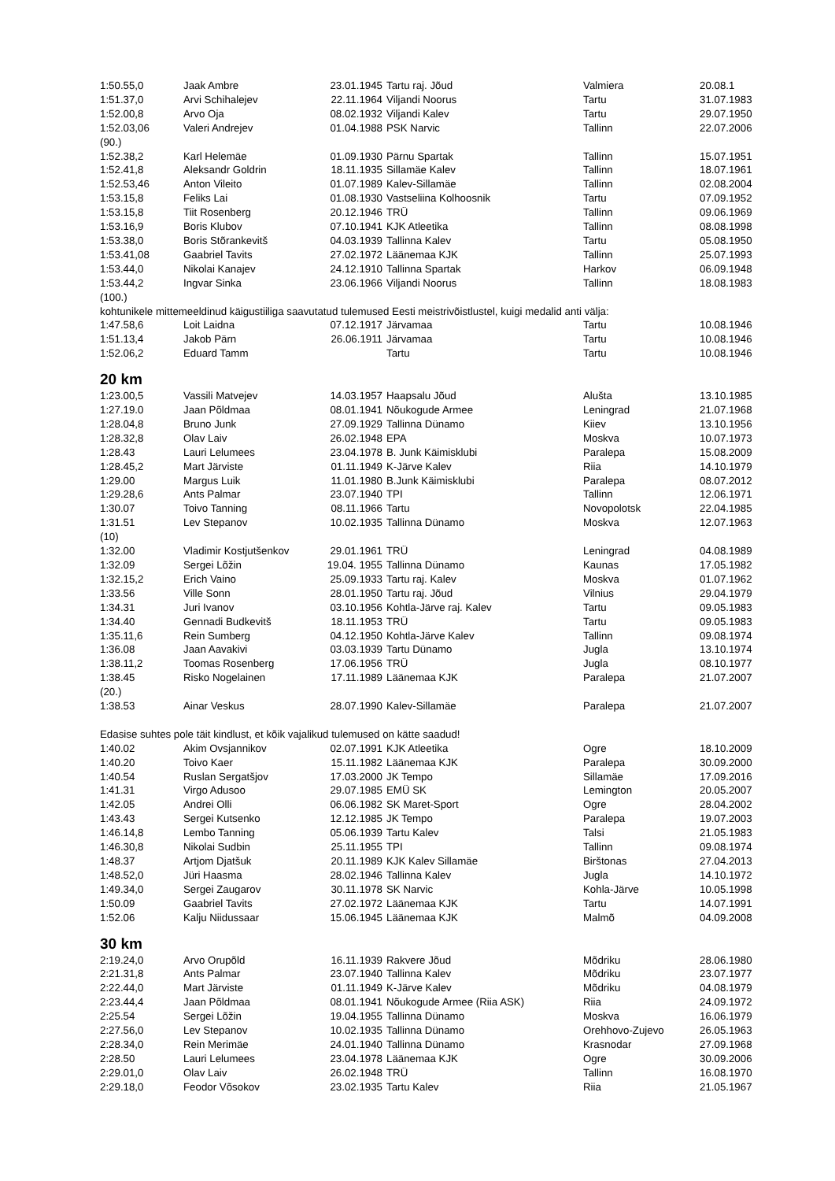| 1:50.55,0 | Jaak Ambre | 23.01.1945 | Tartu raj. Jõud | Valmiera | 20.08.1 |
| 1:51.37,0 | Arvi Schihalejev | 22.11.1964 | Viljandi Noorus | Tartu | 31.07.1983 |
| 1:52.00,8 | Arvo Oja | 08.02.1932 | Viljandi Kalev | Tartu | 29.07.1950 |
| 1:52.03,06 | Valeri Andrejev | 01.04.1988 | PSK Narvic | Tallinn | 22.07.2006 |
| (90.) | | | | | |
| 1:52.38,2 | Karl Helemäe | 01.09.1930 | Pärnu Spartak | Tallinn | 15.07.1951 |
| 1:52.41,8 | Aleksandr Goldrin | 18.11.1935 | Sillamäe Kalev | Tallinn | 18.07.1961 |
| 1:52.53,46 | Anton Vileito | 01.07.1989 | Kalev-Sillamäe | Tallinn | 02.08.2004 |
| 1:53.15,8 | Feliks Lai | 01.08.1930 | Vastseliina Kolhoosnik | Tartu | 07.09.1952 |
| 1:53.15,8 | Tiit Rosenberg | 20.12.1946 | TRÜ | Tallinn | 09.06.1969 |
| 1:53.16,9 | Boris Klubov | 07.10.1941 | KJK Atleetika | Tallinn | 08.08.1998 |
| 1:53.38,0 | Boris Stõrankevitš | 04.03.1939 | Tallinna Kalev | Tartu | 05.08.1950 |
| 1:53.41,08 | Gaabriel Tavits | 27.02.1972 | Läänemaa KJK | Tallinn | 25.07.1993 |
| 1:53.44,0 | Nikolai Kanajev | 24.12.1910 | Tallinna Spartak | Harkov | 06.09.1948 |
| 1:53.44,2 | Ingvar Sinka | 23.06.1966 | Viljandi Noorus | Tallinn | 18.08.1983 |
| (100.) | | | | | |
| kohtunikele mittemeeldinud käigustiiliga saavutatud tulemused Eesti meistrivõistlustel, kuigi medalid anti välja: | | | | | |
| 1:47.58,6 | Loit Laidna | 07.12.1917 | Järvamaa | Tartu | 10.08.1946 |
| 1:51.13,4 | Jakob Pärn | 26.06.1911 | Järvamaa | Tartu | 10.08.1946 |
| 1:52.06,2 | Eduard Tamm | | Tartu | Tartu | 10.08.1946 |
20 km
| 1:23.00,5 | Vassili Matvejev | 14.03.1957 | Haapsalu Jõud | Alušta | 13.10.1985 |
| 1:27.19.0 | Jaan Põldmaa | 08.01.1941 | Nõukogude Armee | Leningrad | 21.07.1968 |
| 1:28.04,8 | Bruno Junk | 27.09.1929 | Tallinna Dünamo | Kiiev | 13.10.1956 |
| 1:28.32,8 | Olav Laiv | 26.02.1948 | EPA | Moskva | 10.07.1973 |
| 1:28.43 | Lauri Lelumees | 23.04.1978 | B. Junk Käimisklubi | Paralepa | 15.08.2009 |
| 1:28.45,2 | Mart Järviste | 01.11.1949 | K-Järve Kalev | Riia | 14.10.1979 |
| 1:29.00 | Margus Luik | 11.01.1980 | B.Junk Käimisklubi | Paralepa | 08.07.2012 |
| 1:29.28,6 | Ants Palmar | 23.07.1940 | TPI | Tallinn | 12.06.1971 |
| 1:30.07 | Toivo Tanning | 08.11.1966 | Tartu | Novopolotsk | 22.04.1985 |
| 1:31.51 | Lev Stepanov | 10.02.1935 | Tallinna Dünamo | Moskva | 12.07.1963 |
| (10) | | | | | |
| 1:32.00 | Vladimir Kostjutšenkov | 29.01.1961 | TRÜ | Leningrad | 04.08.1989 |
| 1:32.09 | Sergei Lõžin | 19.04. 1955 | Tallinna Dünamo | Kaunas | 17.05.1982 |
| 1:32.15,2 | Erich Vaino | 25.09.1933 | Tartu raj. Kalev | Moskva | 01.07.1962 |
| 1:33.56 | Ville Sonn | 28.01.1950 | Tartu raj. Jõud | Vilnius | 29.04.1979 |
| 1:34.31 | Juri Ivanov | 03.10.1956 | Kohtla-Järve raj. Kalev | Tartu | 09.05.1983 |
| 1:34.40 | Gennadi Budkevitš | 18.11.1953 | TRÜ | Tartu | 09.05.1983 |
| 1:35.11,6 | Rein Sumberg | 04.12.1950 | Kohtla-Järve Kalev | Tallinn | 09.08.1974 |
| 1:36.08 | Jaan Aavakivi | 03.03.1939 | Tartu Dünamo | Jugla | 13.10.1974 |
| 1:38.11,2 | Toomas Rosenberg | 17.06.1956 | TRÜ | Jugla | 08.10.1977 |
| 1:38.45 | Risko Nogelainen | 17.11.1989 | Läänemaa KJK | Paralepa | 21.07.2007 |
| (20.) | | | | | |
| 1:38.53 | Ainar Veskus | 28.07.1990 | Kalev-Sillamäe | Paralepa | 21.07.2007 |
| Edasise suhtes pole täit kindlust, et kõik vajalikud tulemused on kätte saadud! | | | | | |
| 1:40.02 | Akim Ovsjannikov | 02.07.1991 | KJK Atleetika | Ogre | 18.10.2009 |
| 1:40.20 | Toivo Kaer | 15.11.1982 | Läänemaa KJK | Paralepa | 30.09.2000 |
| 1:40.54 | Ruslan Sergatšjov | 17.03.2000 | JK Tempo | Sillamäe | 17.09.2016 |
| 1:41.31 | Virgo Adusoo | 29.07.1985 | EMÜ SK | Lemington | 20.05.2007 |
| 1:42.05 | Andrei Olli | 06.06.1982 | SK Maret-Sport | Ogre | 28.04.2002 |
| 1:43.43 | Sergei Kutsenko | 12.12.1985 | JK Tempo | Paralepa | 19.07.2003 |
| 1:46.14,8 | Lembo Tanning | 05.06.1939 | Tartu Kalev | Talsi | 21.05.1983 |
| 1:46.30,8 | Nikolai Sudbin | 25.11.1955 | TPI | Tallinn | 09.08.1974 |
| 1:48.37 | Artjom Djatšuk | 20.11.1989 | KJK Kalev Sillamäe | Birštonas | 27.04.2013 |
| 1:48.52,0 | Jüri Haasma | 28.02.1946 | Tallinna Kalev | Jugla | 14.10.1972 |
| 1:49.34,0 | Sergei Zaugarov | 30.11.1978 | SK Narvic | Kohla-Järve | 10.05.1998 |
| 1:50.09 | Gaabriel Tavits | 27.02.1972 | Läänemaa KJK | Tartu | 14.07.1991 |
| 1:52.06 | Kalju Niidussaar | 15.06.1945 | Läänemaa KJK | Malmõ | 04.09.2008 |
30 km
| 2:19.24,0 | Arvo Orupõld | 16.11.1939 | Rakvere Jõud | Mõdriku | 28.06.1980 |
| 2:21.31,8 | Ants Palmar | 23.07.1940 | Tallinna Kalev | Mõdriku | 23.07.1977 |
| 2:22.44,0 | Mart Järviste | 01.11.1949 | K-Järve Kalev | Mõdriku | 04.08.1979 |
| 2:23.44,4 | Jaan Põldmaa | 08.01.1941 | Nõukogude Armee (Riia ASK) | Riia | 24.09.1972 |
| 2:25.54 | Sergei Lõžin | 19.04.1955 | Tallinna Dünamo | Moskva | 16.06.1979 |
| 2:27.56,0 | Lev Stepanov | 10.02.1935 | Tallinna Dünamo | Orehhovo-Zujevo | 26.05.1963 |
| 2:28.34,0 | Rein Merimäe | 24.01.1940 | Tallinna Dünamo | Krasnodar | 27.09.1968 |
| 2:28.50 | Lauri Lelumees | 23.04.1978 | Läänemaa KJK | Ogre | 30.09.2006 |
| 2:29.01,0 | Olav Laiv | 26.02.1948 | TRÜ | Tallinn | 16.08.1970 |
| 2:29.18,0 | Feodor Võsokov | 23.02.1935 | Tartu Kalev | Riia | 21.05.1967 |